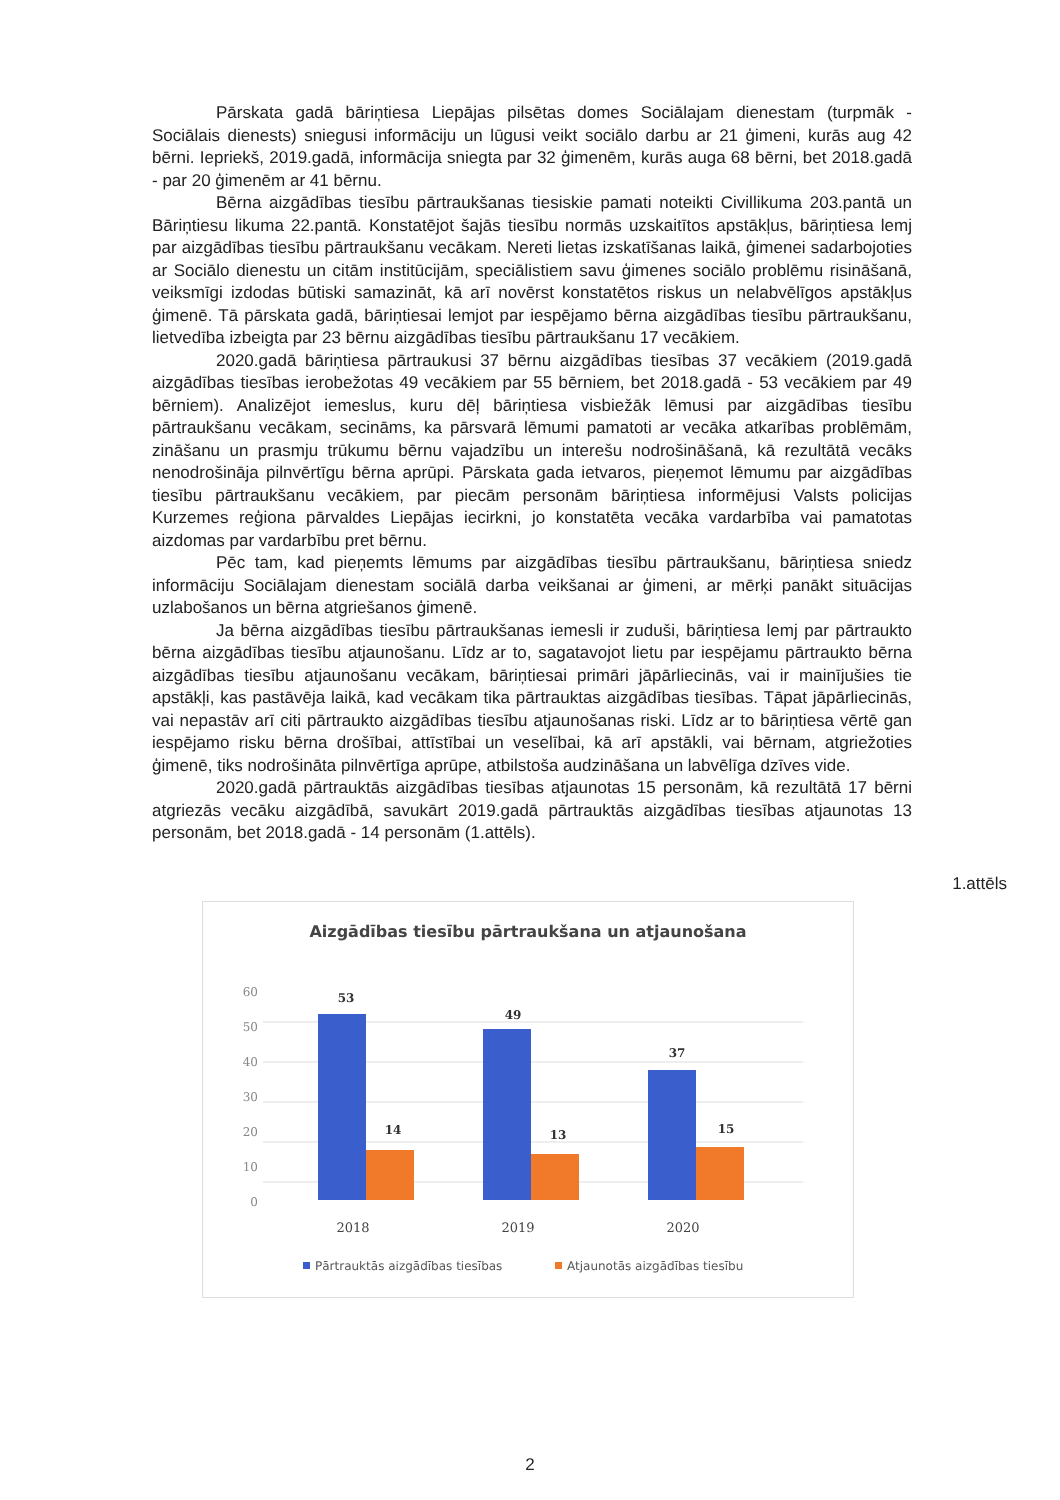Pārskata gadā bāriņtiesa Liepājas pilsētas domes Sociālajam dienestam (turpmāk - Sociālais dienests) sniegusi informāciju un lūgusi veikt sociālo darbu ar 21 ģimeni, kurās aug 42 bērni. Iepriekš, 2019.gadā, informācija sniegta par 32 ģimenēm, kurās auga 68 bērni, bet 2018.gadā - par 20 ģimenēm ar 41 bērnu.
Bērna aizgādības tiesību pārtraukšanas tiesiskie pamati noteikti Civillikuma 203.pantā un Bāriņtiesu likuma 22.pantā. Konstatējot šajās tiesību normās uzskaitītos apstākļus, bāriņtiesa lemj par aizgādības tiesību pārtraukšanu vecākam. Nereti lietas izskatīšanas laikā, ģimenei sadarbojoties ar Sociālo dienestu un citām institūcijām, speciālistiem savu ģimenes sociālo problēmu risināšanā, veiksmīgi izdodas būtiski samazināt, kā arī novērst konstatētos riskus un nelabvēlīgos apstākļus ģimenē. Tā pārskata gadā, bāriņtiesai lemjot par iespējamo bērna aizgādības tiesību pārtraukšanu, lietvedība izbeigta par 23 bērnu aizgādības tiesību pārtraukšanu 17 vecākiem.
2020.gadā bāriņtiesa pārtraukusi 37 bērnu aizgādības tiesības 37 vecākiem (2019.gadā aizgādības tiesības ierobežotas 49 vecākiem par 55 bērniem, bet 2018.gadā - 53 vecākiem par 49 bērniem). Analizējot iemeslus, kuru dēļ bāriņtiesa visbiežāk lēmusi par aizgādības tiesību pārtraukšanu vecākam, secināms, ka pārsvarā lēmumi pamatoti ar vecāka atkarības problēmām, zināšanu un prasmju trūkumu bērnu vajadzību un interešu nodrošināšanā, kā rezultātā vecāks nenodrošināja pilnvērtīgu bērna aprūpi. Pārskata gada ietvaros, pieņemot lēmumu par aizgādības tiesību pārtraukšanu vecākiem, par piecām personām bāriņtiesa informējusi Valsts policijas Kurzemes reģiona pārvaldes Liepājas iecirkni, jo konstatēta vecāka vardarbība vai pamatotas aizdomas par vardarbību pret bērnu.
Pēc tam, kad pieņemts lēmums par aizgādības tiesību pārtraukšanu, bāriņtiesa sniedz informāciju Sociālajam dienestam sociālā darba veikšanai ar ģimeni, ar mērķi panākt situācijas uzlabošanos un bērna atgriešanos ģimenē.
Ja bērna aizgādības tiesību pārtraukšanas iemesli ir zuduši, bāriņtiesa lemj par pārtraukto bērna aizgādības tiesību atjaunošanu. Līdz ar to, sagatavojot lietu par iespējamu pārtraukto bērna aizgādības tiesību atjaunošanu vecākam, bāriņtiesai primāri jāpārliecinās, vai ir mainījušies tie apstākļi, kas pastāvēja laikā, kad vecākam tika pārtrauktas aizgādības tiesības. Tāpat jāpārliecinās, vai nepastāv arī citi pārtraukto aizgādības tiesību atjaunošanas riski. Līdz ar to bāriņtiesa vērtē gan iespējamo risku bērna drošībai, attīstībai un veselībai, kā arī apstākli, vai bērnam, atgriežoties ģimenē, tiks nodrošināta pilnvērtīga aprūpe, atbilstoša audzināšana un labvēlīga dzīves vide.
2020.gadā pārtrauktās aizgādības tiesības atjaunotas 15 personām, kā rezultātā 17 bērni atgriezās vecāku aizgādībā, savukārt 2019.gadā pārtrauktās aizgādības tiesības atjaunotas 13 personām, bet 2018.gadā - 14 personām (1.attēls).
1.attēls
Aizgādības tiesību pārtraukšana un atjaunošana
0
10
20
30
40
50
60
53
14
49
13
37
15
2018
2019
2020
Pārtrauktās aizgādības tiesības
Atjaunotās aizgādības tiesību
2